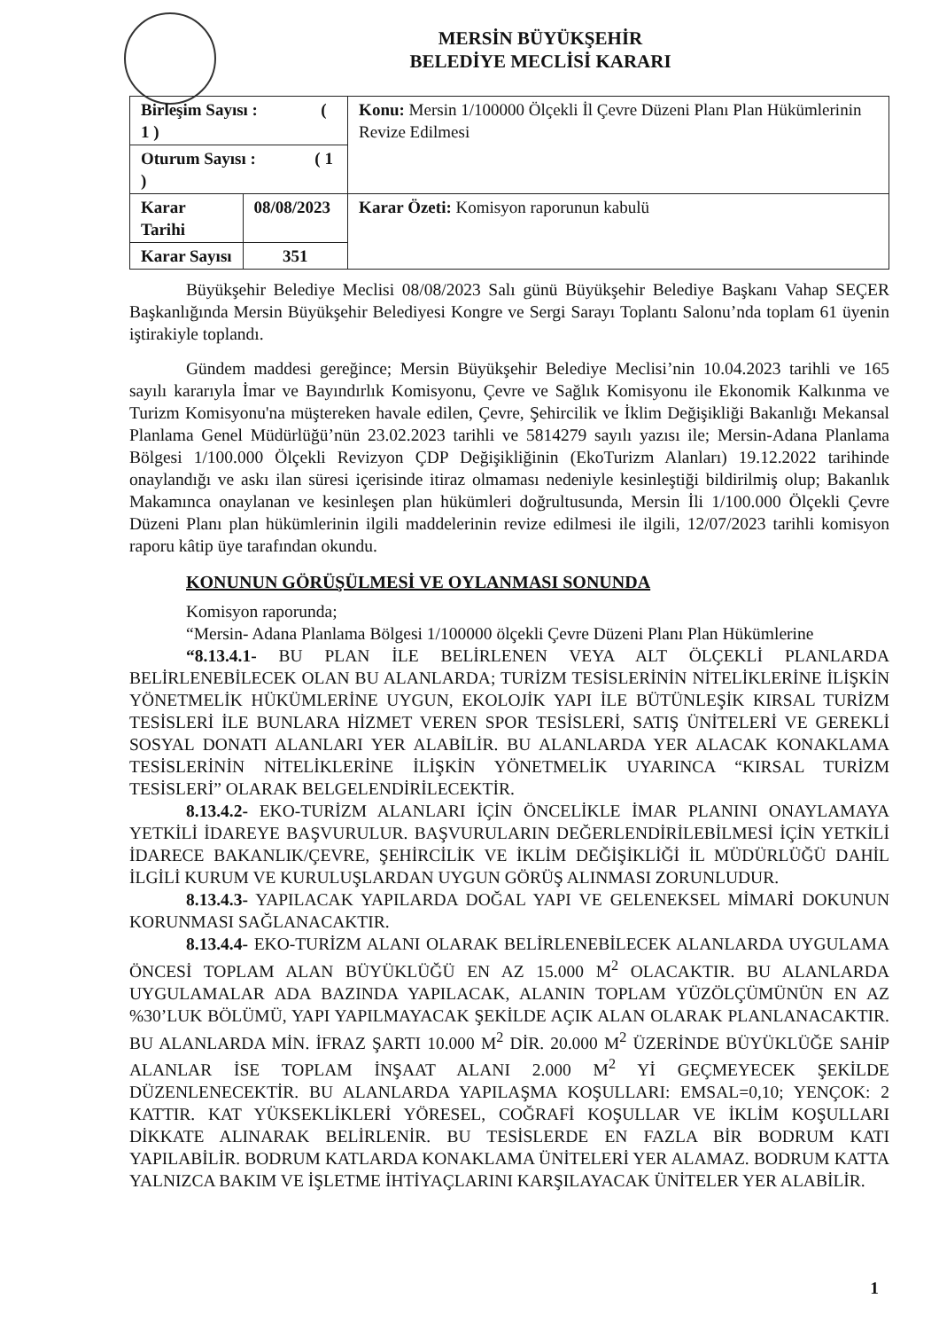MERSİN BÜYÜKŞEHİR
BELEDİYE MECLİSİ KARARI
| Birleşim Sayısı : ( 1 ) | | Konu: Mersin 1/100000 Ölçekli İl Çevre Düzeni Planı Plan Hükümlerinin Revize Edilmesi |
| Oturum Sayısı : ( 1 ) | | |
| Karar Tarihi | 08/08/2023 | Karar Özeti: Komisyon raporunun kabulü |
| Karar Sayısı | 351 | |
Büyükşehir Belediye Meclisi 08/08/2023 Salı günü Büyükşehir Belediye Başkanı Vahap SEÇER Başkanlığında Mersin Büyükşehir Belediyesi Kongre ve Sergi Sarayı Toplantı Salonu’nda toplam 61 üyenin iştirakiyle toplandı.
Gündem maddesi gereğince; Mersin Büyükşehir Belediye Meclisi’nin 10.04.2023 tarihli ve 165 sayılı kararıyla İmar ve Bayındırlık Komisyonu, Çevre ve Sağlık Komisyonu ile Ekonomik Kalkınma ve Turizm Komisyonu'na müştereken havale edilen, Çevre, Şehircilik ve İklim Değişikliği Bakanlığı Mekansal Planlama Genel Müdürlüğü’nün 23.02.2023 tarihli ve 5814279 sayılı yazısı ile; Mersin-Adana Planlama Bölgesi 1/100.000 Ölçekli Revizyon ÇDP Değişikliğinin (EkoTurizm Alanları) 19.12.2022 tarihinde onaylandığı ve askı ilan süresi içerisinde itiraz olmaması nedeniyle kesinleştiği bildirilmiş olup; Bakanlık Makamınca onaylanan ve kesinleşen plan hükümleri doğrultusunda, Mersin İli 1/100.000 Ölçekli Çevre Düzeni Planı plan hükümlerinin ilgili maddelerinin revize edilmesi ile ilgili, 12/07/2023 tarihli komisyon raporu kâtip üye tarafından okundu.
KONUNUN GÖRÜŞÜLMESİ VE OYLANMASI SONUNDA
Komisyon raporunda;
“Mersin- Adana Planlama Bölgesi 1/100000 ölçekli Çevre Düzeni Planı Plan Hükümlerine
“8.13.4.1- BU PLAN İLE BELİRLENEN VEYA ALT ÖLÇEKLİ PLANLARDA BELİRLENEBİLECEK OLAN BU ALANLARDA; TURİZM TESİSLERİNİN NİTELİKLERİNE İLİŞKİN YÖNETMELİK HÜKÜMLERİNE UYGUN, EKOLOJİK YAPI İLE BÜTÜNLEŞİK KIRSAL TURİZM TESİSLERİ İLE BUNLARA HİZMET VEREN SPOR TESİSLERİ, SATIŞ ÜNİTELERİ VE GEREKLİ SOSYAL DONATI ALANLARI YER ALABİLİR. BU ALANLARDA YER ALACAK KONAKLAMA TESİSLERİNİN NİTELİKLERİNE İLİŞKİN YÖNETMELİK UYARINCA “KIRSAL TURİZM TESİSLERİ” OLARAK BELGELENDİRİLECEKTİR.
8.13.4.2- EKO-TURİZM ALANLARI İÇİN ÖNCELİKLE İMAR PLANINI ONAYLAMAYA YETKİLİ İDAREYE BAŞVURULUR. BAŞVURULARIN DEĞERLENDİRİLEBİLMESİ İÇİN YETKİLİ İDARECE BAKANLIK/ÇEVRE, ŞEHİRCİLİK VE İKLİM DEĞİŞİKLİĞİ İL MÜDÜRLÜĞÜ DAHİL İLGİLİ KURUM VE KURULUŞLARDAN UYGUN GÖRÜŞ ALINMASI ZORUNLUDUR.
8.13.4.3- YAPILACAK YAPILARDA DOĞAL YAPI VE GELENEKSEL MİMARİ DOKUNUN KORUNMASI SAĞLANACAKTIR.
8.13.4.4- EKO-TURİZM ALANI OLARAK BELİRLENEBİLECEK ALANLARDA UYGULAMA ÖNCESİ TOPLAM ALAN BÜYÜKLÜĞÜ EN AZ 15.000 M<sup>2</sup> OLACAKTIR. BU ALANLARDA UYGULAMALAR ADA BAZINDA YAPILACAK, ALANIN TOPLAM YÜZÖLÇÜMÜNÜN EN AZ %30’LUK BÖLÜMÜ, YAPI YAPILMAYACAK ŞEKİLDE AÇIK ALAN OLARAK PLANLANACAKTIR. BU ALANLARDA MİN. İFRAZ ŞARTI 10.000 M<sup>2</sup> DİR. 20.000 M<sup>2</sup> ÜZERİNDE BÜYÜKLÜĞE SAHİP ALANLAR İSE TOPLAM İNŞAAT ALANI 2.000 M<sup>2</sup> Yİ GEÇMEYECEK ŞEKİLDE DÜZENLENECEKTİR. BU ALANLARDA YAPILAŞMA KOŞULLARI: EMSAL=0,10; YENÇOK: 2 KATTIR. KAT YÜKSEKLİKLERİ YÖRESEL, COĞRAFİ KOŞULLAR VE İKLİM KOŞULLARI DİKKATE ALINARAK BELİRLENİR. BU TESİSLERDE EN FAZLA BİR BODRUM KATI YAPILABİLİR. BODRUM KATLARDA KONAKLAMA ÜNİTELERİ YER ALAMAZ. BODRUM KATTA YALNIZCA BAKIM VE İŞLETME İHTİYAÇLARINI KARŞILAYACAK ÜNİTELER YER ALABİLİR.
1